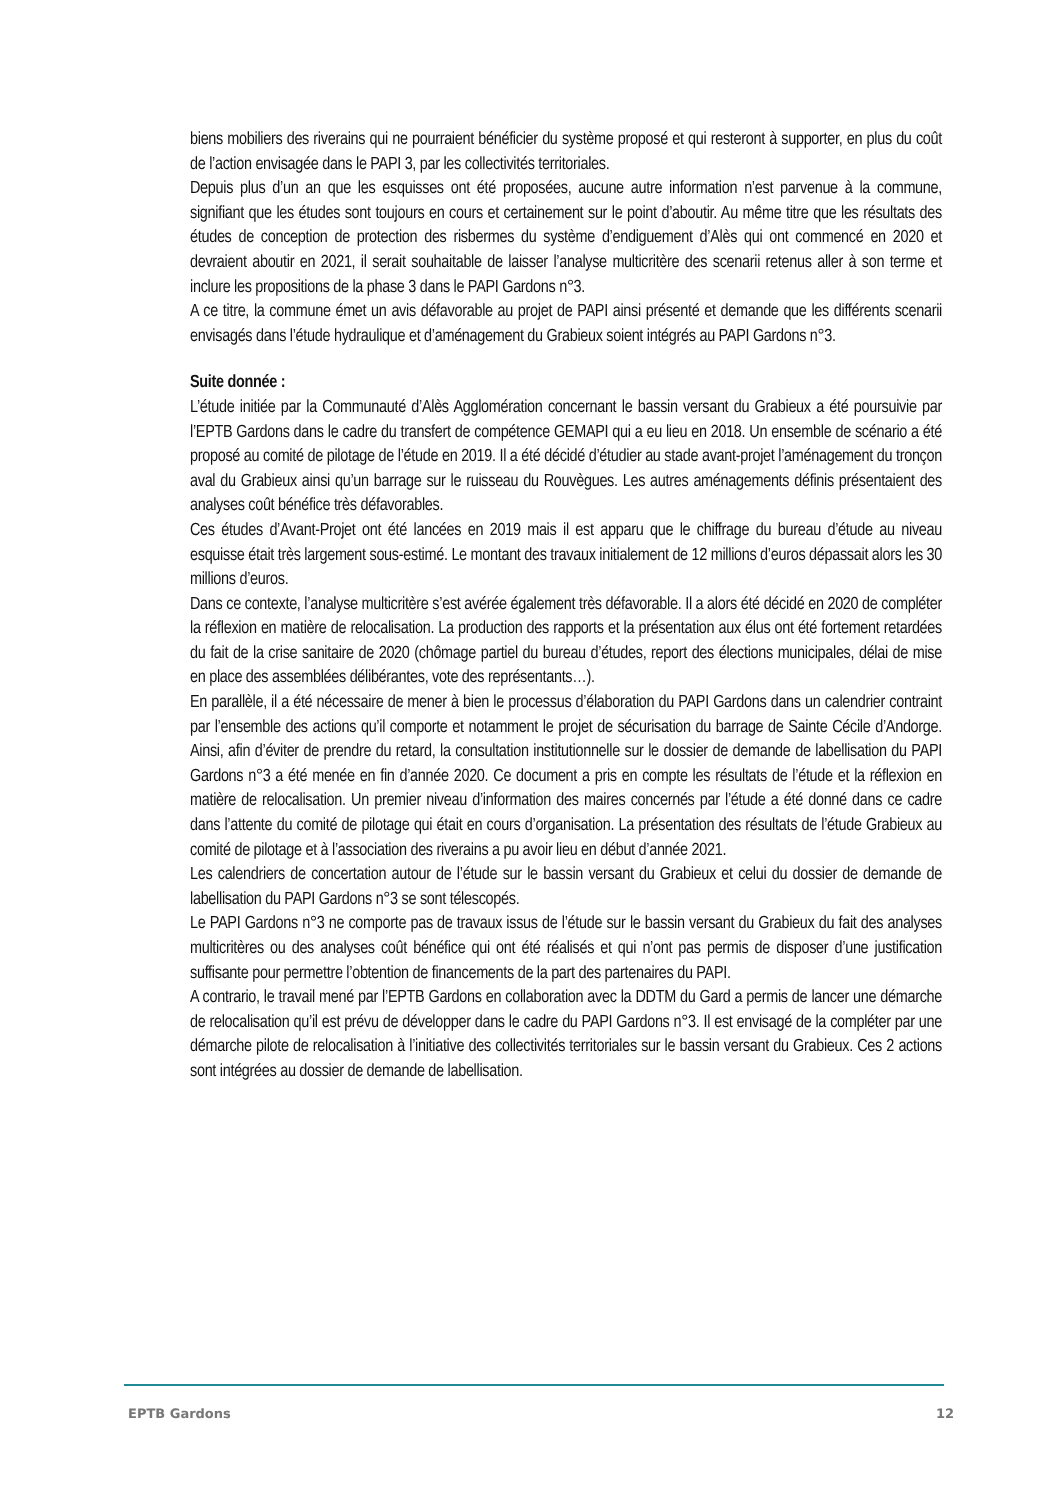biens mobiliers des riverains qui ne pourraient bénéficier du système proposé et qui resteront à supporter, en plus du coût de l’action envisagée dans le PAPI 3, par les collectivités territoriales.
Depuis plus d’un an que les esquisses ont été proposées, aucune autre information n’est parvenue à la commune, signifiant que les études sont toujours en cours et certainement sur le point d’aboutir. Au même titre que les résultats des études de conception de protection des risbermes du système d’endiguement d’Alès qui ont commencé en 2020 et devraient aboutir en 2021, il serait souhaitable de laisser l’analyse multicritère des scenarii retenus aller à son terme et inclure les propositions de la phase 3 dans le PAPI Gardons n°3.
A ce titre, la commune émet un avis défavorable au projet de PAPI ainsi présenté et demande que les différents scenarii envisagés dans l’étude hydraulique et d’aménagement du Grabieux soient intégrés au PAPI Gardons n°3.
Suite donnée :
L’étude initiée par la Communauté d’Alès Agglomération concernant le bassin versant du Grabieux a été poursuivie par l’EPTB Gardons dans le cadre du transfert de compétence GEMAPI qui a eu lieu en 2018. Un ensemble de scénario a été proposé au comité de pilotage de l’étude en 2019. Il a été décidé d’étudier au stade avant-projet l’aménagement du tronçon aval du Grabieux ainsi qu’un barrage sur le ruisseau du Rouvègues. Les autres aménagements définis présentaient des analyses coût bénéfice très défavorables.
Ces études d’Avant-Projet ont été lancées en 2019 mais il est apparu que le chiffrage du bureau d’étude au niveau esquisse était très largement sous-estimé. Le montant des travaux initialement de 12 millions d’euros dépassait alors les 30 millions d’euros.
Dans ce contexte, l’analyse multicritère s’est avérée également très défavorable. Il a alors été décidé en 2020 de compléter la réflexion en matière de relocalisation. La production des rapports et la présentation aux élus ont été fortement retardées du fait de la crise sanitaire de 2020 (chômage partiel du bureau d’études, report des élections municipales, délai de mise en place des assemblées délibérantes, vote des représentants…).
En parallèle, il a été nécessaire de mener à bien le processus d’élaboration du PAPI Gardons dans un calendrier contraint par l’ensemble des actions qu’il comporte et notamment le projet de sécurisation du barrage de Sainte Cécile d’Andorge. Ainsi, afin d’éviter de prendre du retard, la consultation institutionnelle sur le dossier de demande de labellisation du PAPI Gardons n°3 a été menée en fin d’année 2020. Ce document a pris en compte les résultats de l’étude et la réflexion en matière de relocalisation. Un premier niveau d’information des maires concernés par l’étude a été donné dans ce cadre dans l’attente du comité de pilotage qui était en cours d’organisation. La présentation des résultats de l’étude Grabieux au comité de pilotage et à l’association des riverains a pu avoir lieu en début d’année 2021.
Les calendriers de concertation autour de l’étude sur le bassin versant du Grabieux et celui du dossier de demande de labellisation du PAPI Gardons n°3 se sont télescopés.
Le PAPI Gardons n°3 ne comporte pas de travaux issus de l’étude sur le bassin versant du Grabieux du fait des analyses multicritères ou des analyses coût bénéfice qui ont été réalisés et qui n’ont pas permis de disposer d’une justification suffisante pour permettre l’obtention de financements de la part des partenaires du PAPI.
A contrario, le travail mené par l’EPTB Gardons en collaboration avec la DDTM du Gard a permis de lancer une démarche de relocalisation qu’il est prévu de développer dans le cadre du PAPI Gardons n°3. Il est envisagé de la compléter par une démarche pilote de relocalisation à l’initiative des collectivités territoriales sur le bassin versant du Grabieux. Ces 2 actions sont intégrées au dossier de demande de labellisation.
EPTB Gardons 12